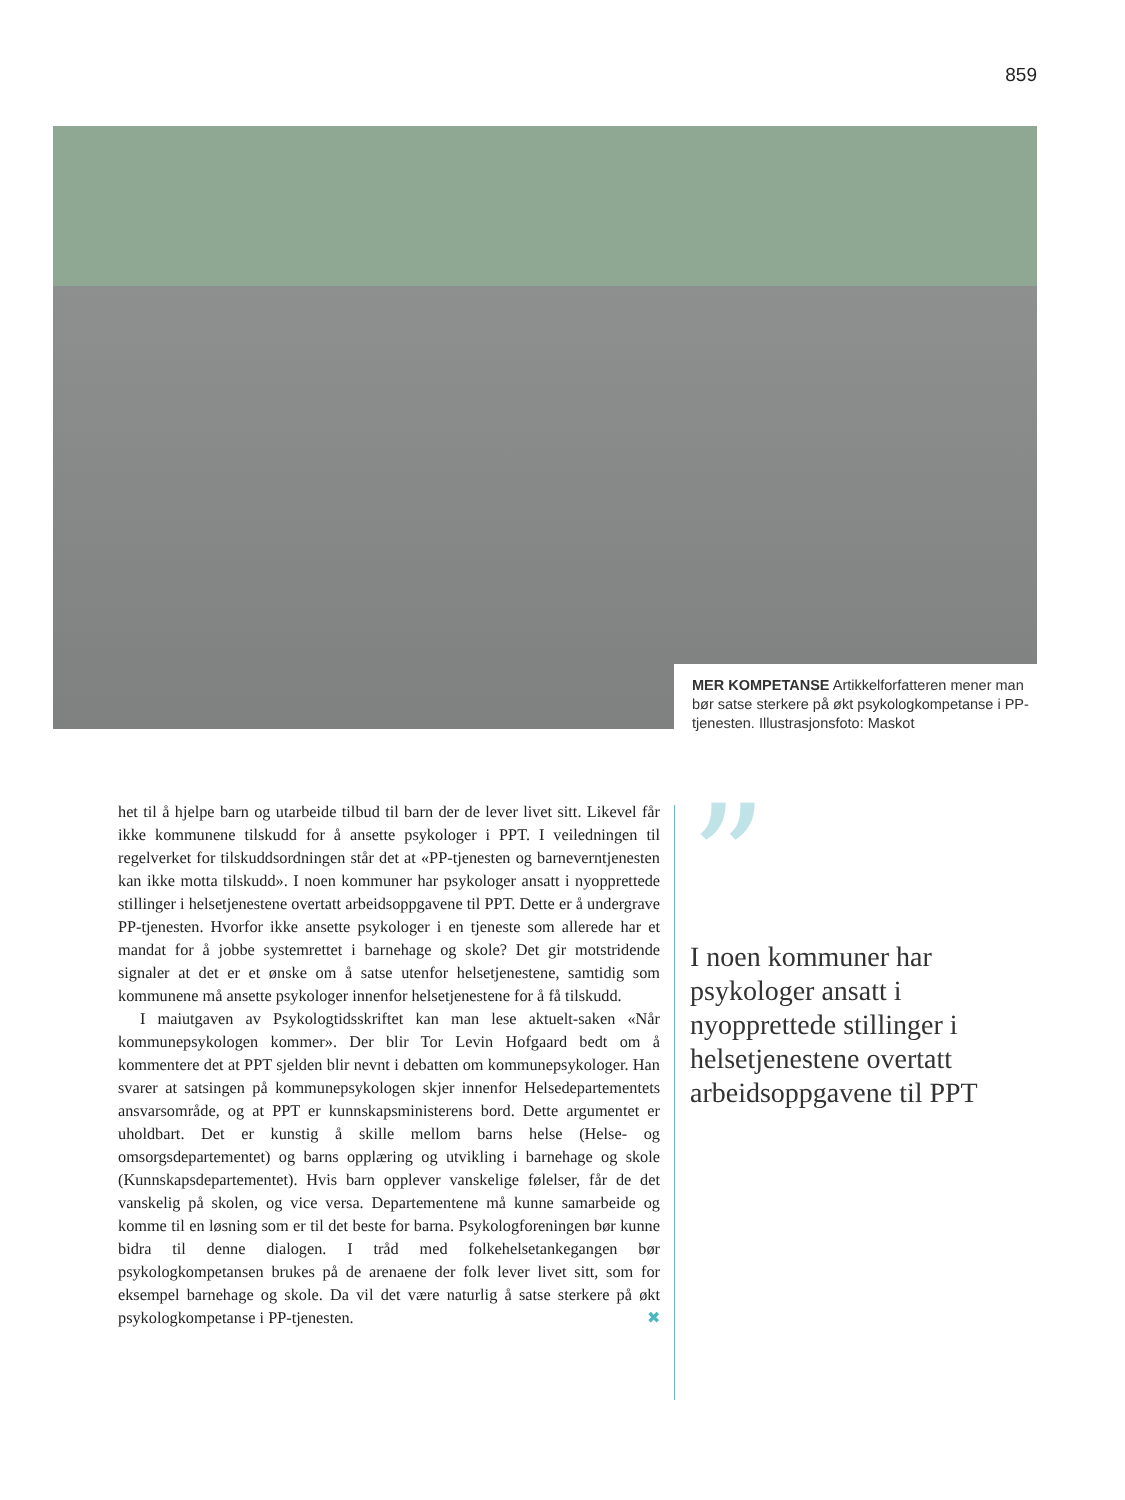859
MER KOMPETANSE Artikkelforfatteren mener man bør satse sterkere på økt psykologkompetanse i PP-tjenesten. Illustrasjonsfoto: Maskot
het til å hjelpe barn og utarbeide tilbud til barn der de lever livet sitt. Likevel får ikke kommunene tilskudd for å ansette psykologer i PPT. I veiledningen til regelverket for tilskuddsordningen står det at «PP-tjenesten og barneverntjenesten kan ikke motta tilskudd». I noen kommuner har psykologer ansatt i nyopprettede stillinger i helsetjenestene overtatt arbeidsoppgavene til PPT. Dette er å undergrave PP-tjenesten. Hvorfor ikke ansette psykologer i en tjeneste som allerede har et mandat for å jobbe systemrettet i barnehage og skole? Det gir motstridende signaler at det er et ønske om å satse utenfor helsetjenestene, samtidig som kommunene må ansette psykologer innenfor helsetjenestene for å få tilskudd.
I maiutgaven av Psykologtidsskriftet kan man lese aktuelt-saken «Når kommunepsykologen kommer». Der blir Tor Levin Hofgaard bedt om å kommentere det at PPT sjelden blir nevnt i debatten om kommunepsykologer. Han svarer at satsingen på kommunepsykologen skjer innenfor Helsedepartementets ansvarsområde, og at PPT er kunnskapsministerens bord. Dette argumentet er uholdbart. Det er kunstig å skille mellom barns helse (Helse- og omsorgsdepartementet) og barns opplæring og utvikling i barnehage og skole (Kunnskapsdepartementet). Hvis barn opplever vanskelige følelser, får de det vanskelig på skolen, og vice versa. Departementene må kunne samarbeide og komme til en løsning som er til det beste for barna. Psykologforeningen bør kunne bidra til denne dialogen. I tråd med folkehelsetankegangen bør psykologkompetansen brukes på de arenaene der folk lever livet sitt, som for eksempel barnehage og skole. Da vil det være naturlig å satse sterkere på økt psykologkompetanse i PP-tjenesten. ✖
”
I noen kommuner har psykologer ansatt i nyopprettede stillinger i helsetjenestene overtatt arbeidsoppgavene til PPT